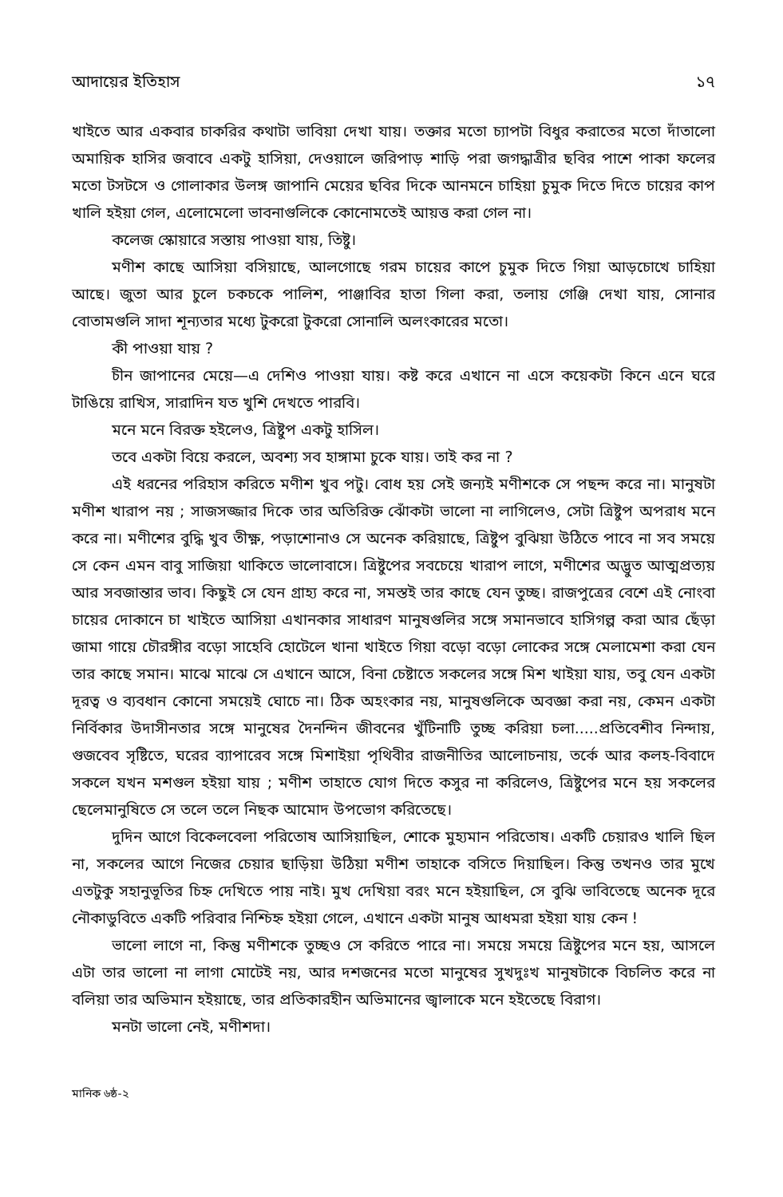আদায়ের ইতিহাস ১৭
খাইতে আর একবার চাকরির কথাটা ভাবিয়া দেখা যায়। তক্তার মতো চ্যাপটা বিধুর করাতের মতো দাঁতালো অমায়িক হাসির জবাবে একটু হাসিয়া, দেওয়ালে জরিপাড় শাড়ি পরা জগদ্ধাত্রীর ছবির পাশে পাকা ফলের মতো টসটসে ও গোলাকার উলঙ্গ জাপানি মেয়ের ছবির দিকে আনমনে চাহিয়া চুমুক দিতে দিতে চায়ের কাপ খালি হইয়া গেল, এলোমেলো ভাবনাগুলিকে কোনোমতেই আয়ত্ত করা গেল না।
কলেজ স্কোয়ারে সস্তায় পাওয়া যায়, তিষ্টু।
মণীশ কাছে আসিয়া বসিয়াছে, আলগোছে গরম চায়ের কাপে চুমুক দিতে গিয়া আড়চোখে চাহিয়া আছে। জুতা আর চুলে চকচকে পালিশ, পাঞ্জাবির হাতা গিলা করা, তলায় গেঞ্জি দেখা যায়, সোনার বোতামগুলি সাদা শূন্যতার মধ্যে টুকরো টুকরো সোনালি অলংকারের মতো।
কী পাওয়া যায় ?
চীন জাপানের মেয়ে—এ দেশিও পাওয়া যায়। কষ্ট করে এখানে না এসে কয়েকটা কিনে এনে ঘরে টাঙিয়ে রাখিস, সারাদিন যত খুশি দেখতে পারবি।
মনে মনে বিরক্ত হইলেও, ত্রিষ্টুপ একটু হাসিল।
তবে একটা বিয়ে করলে, অবশ্য সব হাঙ্গামা চুকে যায়। তাই কর না ?
এই ধরনের পরিহাস করিতে মণীশ খুব পটু। বোধ হয় সেই জন্যই মণীশকে সে পছন্দ করে না। মানুষটা মণীশ খারাপ নয় ; সাজসজ্জার দিকে তার অতিরিক্ত ঝোঁকটা ভালো না লাগিলেও, সেটা ত্রিষ্টুপ অপরাধ মনে করে না। মণীশের বুদ্ধি খুব তীক্ষ্ণ, পড়াশোনাও সে অনেক করিয়াছে, ত্রিষ্টুপ বুঝিয়া উঠিতে পাবে না সব সময়ে সে কেন এমন বাবু সাজিয়া থাকিতে ভালোবাসে। ত্রিষ্টুপের সবচেয়ে খারাপ লাগে, মণীশের অদ্ভুত আত্মপ্রত্যয় আর সবজান্তার ভাব। কিছুই সে যেন গ্রাহ্য করে না, সমস্তই তার কাছে যেন তুচ্ছ। রাজপুত্রের বেশে এই নোংবা চায়ের দোকানে চা খাইতে আসিয়া এখানকার সাধারণ মানুষগুলির সঙ্গে সমানভাবে হাসিগল্প করা আর ছেঁড়া জামা গায়ে চৌরঙ্গীর বড়ো সাহেবি হোটেলে খানা খাইতে গিয়া বড়ো বড়ো লোকের সঙ্গে মেলামেশা করা যেন তার কাছে সমান। মাঝে মাঝে সে এখানে আসে, বিনা চেষ্টাতে সকলের সঙ্গে মিশ খাইয়া যায়, তবু যেন একটা দূরত্ব ও ব্যবধান কোনো সময়েই ঘোচে না। ঠিক অহংকার নয়, মানুষগুলিকে অবজ্ঞা করা নয়, কেমন একটা নির্বিকার উদাসীনতার সঙ্গে মানুষের দৈনন্দিন জীবনের খুঁটিনাটি তুচ্ছ করিয়া চলা.....প্রতিবেশীব নিন্দায়, গুজবেব সৃষ্টিতে, ঘরের ব্যাপারেব সঙ্গে মিশাইয়া পৃথিবীর রাজনীতির আলোচনায়, তর্কে আর কলহ-বিবাদে সকলে যখন মশগুল হইয়া যায় ; মণীশ তাহাতে যোগ দিতে কসুর না করিলেও, ত্রিষ্টুপের মনে হয় সকলের ছেলেমানুষিতে সে তলে তলে নিছক আমোদ উপভোগ করিতেছে।
দুদিন আগে বিকেলবেলা পরিতোষ আসিয়াছিল, শোকে মুহ্যমান পরিতোষ। একটি চেয়ারও খালি ছিল না, সকলের আগে নিজের চেয়ার ছাড়িয়া উঠিয়া মণীশ তাহাকে বসিতে দিয়াছিল। কিন্তু তখনও তার মুখে এতটুকু সহানুভূতির চিহ্ন দেখিতে পায় নাই। মুখ দেখিয়া বরং মনে হইয়াছিল, সে বুঝি ভাবিতেছে অনেক দূরে নৌকাডুবিতে একটি পরিবার নিশ্চিহ্ন হইয়া গেলে, এখানে একটা মানুষ আধমরা হইয়া যায় কেন !
ভালো লাগে না, কিন্তু মণীশকে তুচ্ছও সে করিতে পারে না। সময়ে সময়ে ত্রিষ্টুপের মনে হয়, আসলে এটা তার ভালো না লাগা মোটেই নয়, আর দশজনের মতো মানুষের সুখদুঃখ মানুষটাকে বিচলিত করে না বলিয়া তার অভিমান হইয়াছে, তার প্রতিকারহীন অভিমানের জ্বালাকে মনে হইতেছে বিরাগ।
মনটা ভালো নেই, মণীশদা।
মানিক ৬ষ্ঠ-২